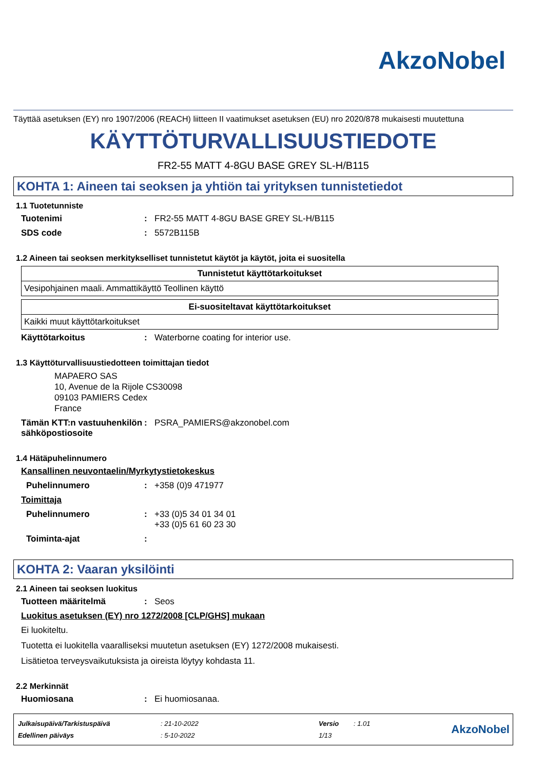AkzoNobel
Täyttää asetuksen (EY) nro 1907/2006 (REACH) liitteen II vaatimukset asetuksen (EU) nro 2020/878 mukaisesti muutettuna
KÄYTTÖTURVALLISUUSTIEDOTE
FR2-55 MATT 4-8GU BASE GREY SL-H/B115
KOHTA 1: Aineen tai seoksen ja yhtiön tai yrityksen tunnistetiedot
1.1 Tuotetunniste
Tuotenimi: FR2-55 MATT 4-8GU BASE GREY SL-H/B115
SDS code: 5572B115B
1.2 Aineen tai seoksen merkitykselliset tunnistetut käytöt ja käytöt, joita ei suositella
| Tunnistetut käyttötarkoitukset |
| --- |
| Vesipohjainen maali. Ammattikäyttö Teollinen käyttö |
| Ei-suositeltavat käyttötarkoitukset |
| --- |
| Kaikki muut käyttötarkoitukset |
Käyttötarkoitus: Waterborne coating for interior use.
1.3 Käyttöturvallisuustiedotteen toimittajan tiedot
MAPAERO SAS
10, Avenue de la Rijole CS30098
09103 PAMIERS Cedex
France
Tämän KTT:n vastuuhenkilön sähköpostiosoite: PSRA_PAMIERS@akzonobel.com
1.4 Hätäpuhelinnumero
Kansallinen neuvontaelin/Myrkytystietokeskus
Puhelinnumero: +358 (0)9 471977
Toimittaja
Puhelinnumero: +33 (0)5 34 01 34 01
+33 (0)5 61 60 23 30
Toiminta-ajat:
KOHTA 2: Vaaran yksilöinti
2.1 Aineen tai seoksen luokitus
Tuotteen määritelmä: Seos
Luokitus asetuksen (EY) nro 1272/2008 [CLP/GHS] mukaan
Ei luokiteltu.
Tuotetta ei luokitella vaaralliseksi muutetun asetuksen (EY) 1272/2008 mukaisesti.
Lisätietoa terveysvaikutuksista ja oireista löytyy kohdasta 11.
2.2 Merkinnät
Huomiosana: Ei huomiosanaa.
| Julkaisupäivä/Tarkistuspäivä | : 21-10-2022 | Versio | : 1.01 |
| Edellinen päiväys | : 5-10-2022 | 1/13 | |
AkzoNobel